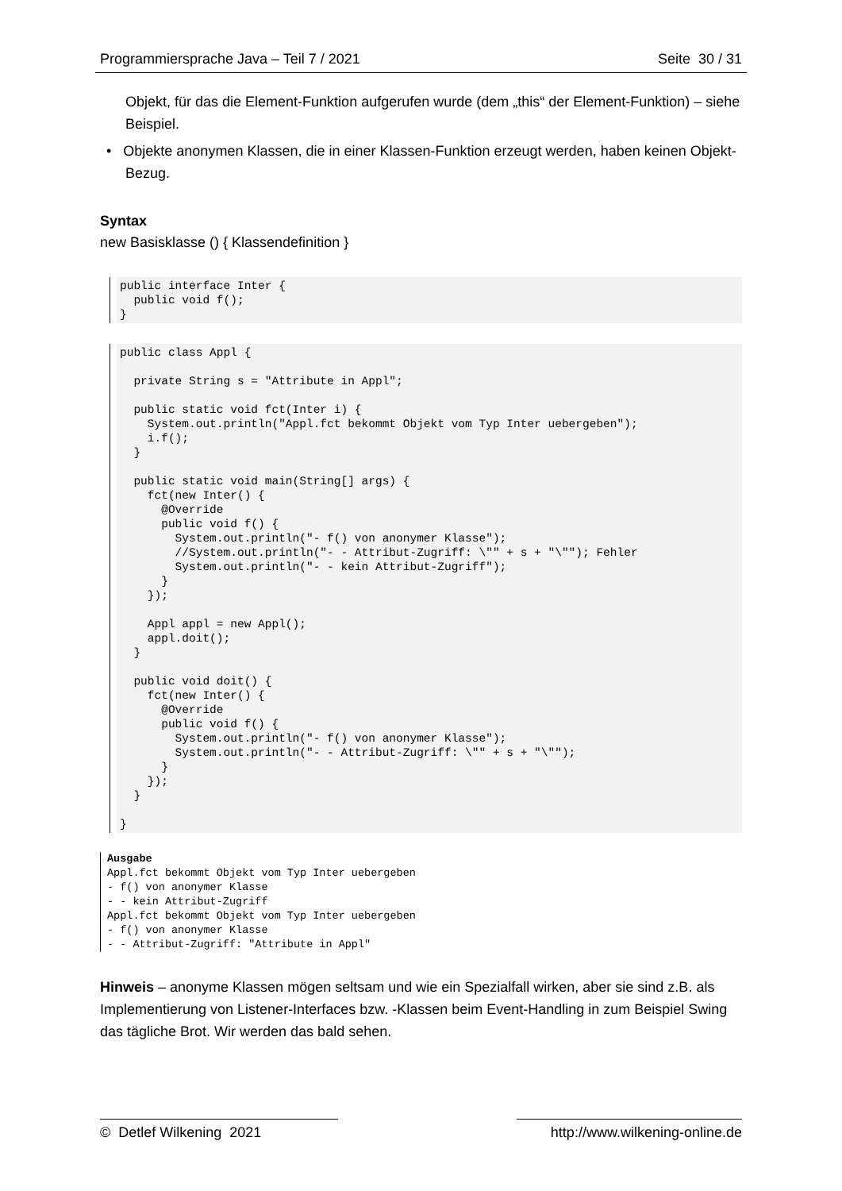Programmiersprache Java – Teil 7 / 2021 Seite 30 / 31
Objekt, für das die Element-Funktion aufgerufen wurde (dem „this“ der Element-Funktion) – siehe Beispiel.
• Objekte anonymen Klassen, die in einer Klassen-Funktion erzeugt werden, haben keinen Objekt-Bezug.
Syntax
new Basisklasse () { Klassendefinition }
public interface Inter {
  public void f();
}
public class Appl {

  private String s = "Attribute in Appl";

  public static void fct(Inter i) {
    System.out.println("Appl.fct bekommt Objekt vom Typ Inter uebergeben");
    i.f();
  }

  public static void main(String[] args) {
    fct(new Inter() {
      @Override
      public void f() {
        System.out.println("- f() von anonymer Klasse");
        //System.out.println("- - Attribut-Zugriff: \"" + s + "\""); Fehler
        System.out.println("- - kein Attribut-Zugriff");
      }
    });

    Appl appl = new Appl();
    appl.doit();
  }

  public void doit() {
    fct(new Inter() {
      @Override
      public void f() {
        System.out.println("- f() von anonymer Klasse");
        System.out.println("- - Attribut-Zugriff: \"" + s + "\"");
      }
    });
  }

}
Ausgabe
Appl.fct bekommt Objekt vom Typ Inter uebergeben
- f() von anonymer Klasse
- - kein Attribut-Zugriff
Appl.fct bekommt Objekt vom Typ Inter uebergeben
- f() von anonymer Klasse
- - Attribut-Zugriff: "Attribute in Appl"
Hinweis – anonyme Klassen mögen seltsam und wie ein Spezialfall wirken, aber sie sind z.B. als Implementierung von Listener-Interfaces bzw. -Klassen beim Event-Handling in zum Beispiel Swing das tägliche Brot. Wir werden das bald sehen.
© Detlef Wilkening 2021 http://www.wilkening-online.de